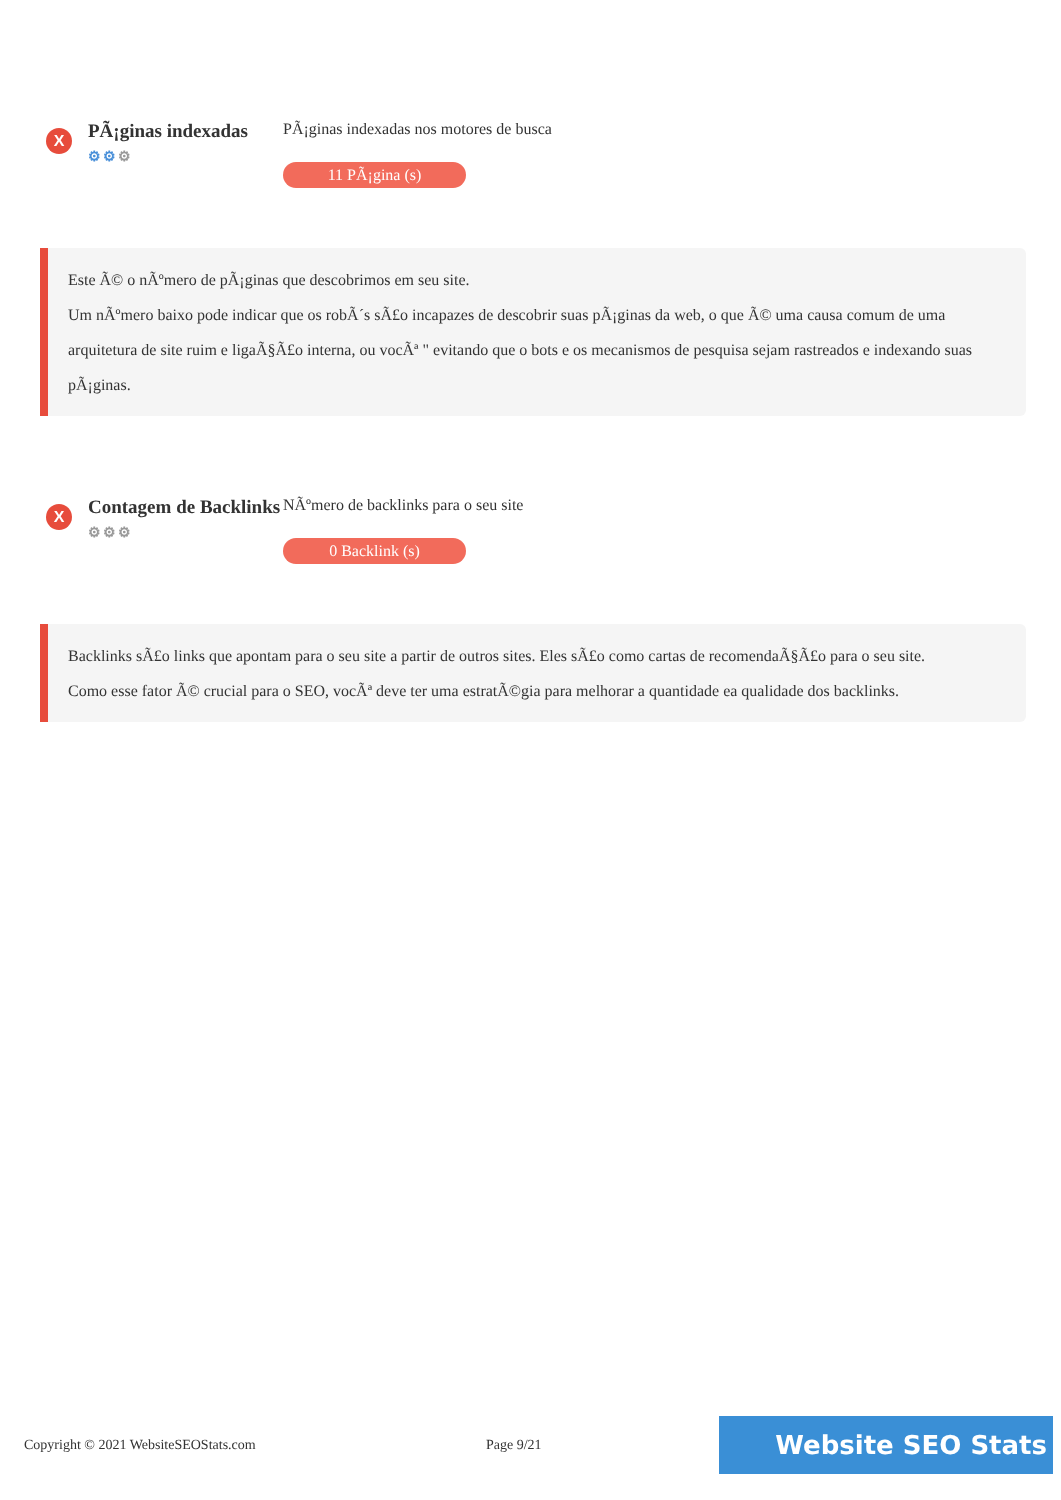X
PÃ¡ginas indexadas
⚙⚙⚙
PÃ¡ginas indexadas nos motores de busca
11 PÃ¡gina (s)
Este Ã© o nÃºmero de pÃ¡ginas que descobrimos em seu site.
Um nÃºmero baixo pode indicar que os robÃ´s sÃ£o incapazes de descobrir suas pÃ¡ginas da web, o que Ã© uma causa comum de uma arquitetura de site ruim e ligaÃ§Ã£o interna, ou vocÃª " evitando que o bots e os mecanismos de pesquisa sejam rastreados e indexando suas pÃ¡ginas.
X
Contagem de Backlinks
⚙⚙⚙
NÃºmero de backlinks para o seu site
0 Backlink (s)
Backlinks sÃ£o links que apontam para o seu site a partir de outros sites. Eles sÃ£o como cartas de recomendaÃ§Ã£o para o seu site.
Como esse fator Ã© crucial para o SEO, vocÃª deve ter uma estratÃ©gia para melhorar a quantidade ea qualidade dos backlinks.
Copyright © 2021 WebsiteSEOStats.com Page 9/21
Website SEO Stats